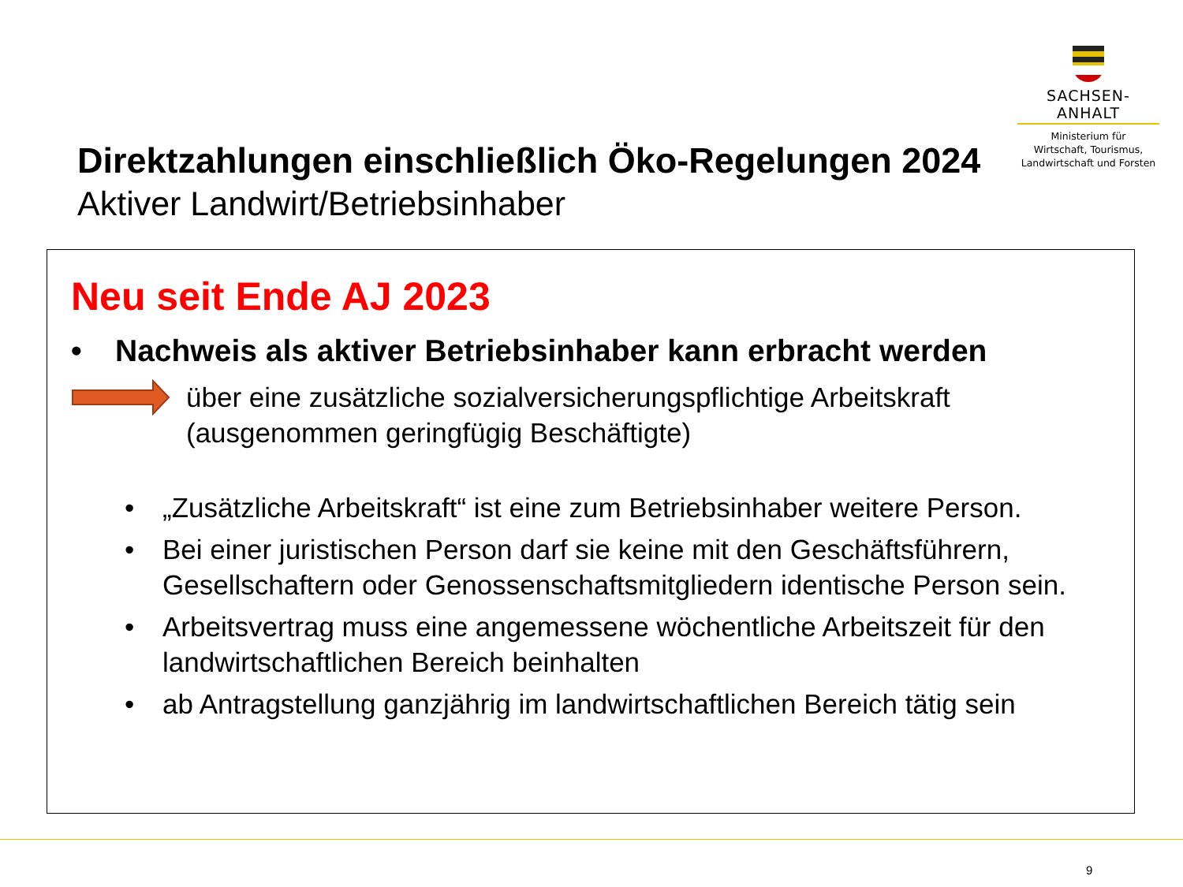SACHSEN-ANHALT
Ministerium für
Wirtschaft, Tourismus,
Landwirtschaft und Forsten
Direktzahlungen einschließlich Öko-Regelungen 2024
Aktiver Landwirt/Betriebsinhaber
Neu seit Ende AJ 2023
• Nachweis als aktiver Betriebsinhaber kann erbracht werden
über eine zusätzliche sozialversicherungspflichtige Arbeitskraft
(ausgenommen geringfügig Beschäftigte)
• „Zusätzliche Arbeitskraft“ ist eine zum Betriebsinhaber weitere Person.
• Bei einer juristischen Person darf sie keine mit den Geschäftsführern, Gesellschaftern oder Genossenschaftsmitgliedern identische Person sein.
• Arbeitsvertrag muss eine angemessene wöchentliche Arbeitszeit für den landwirtschaftlichen Bereich beinhalten
• ab Antragstellung ganzjährig im landwirtschaftlichen Bereich tätig sein
9